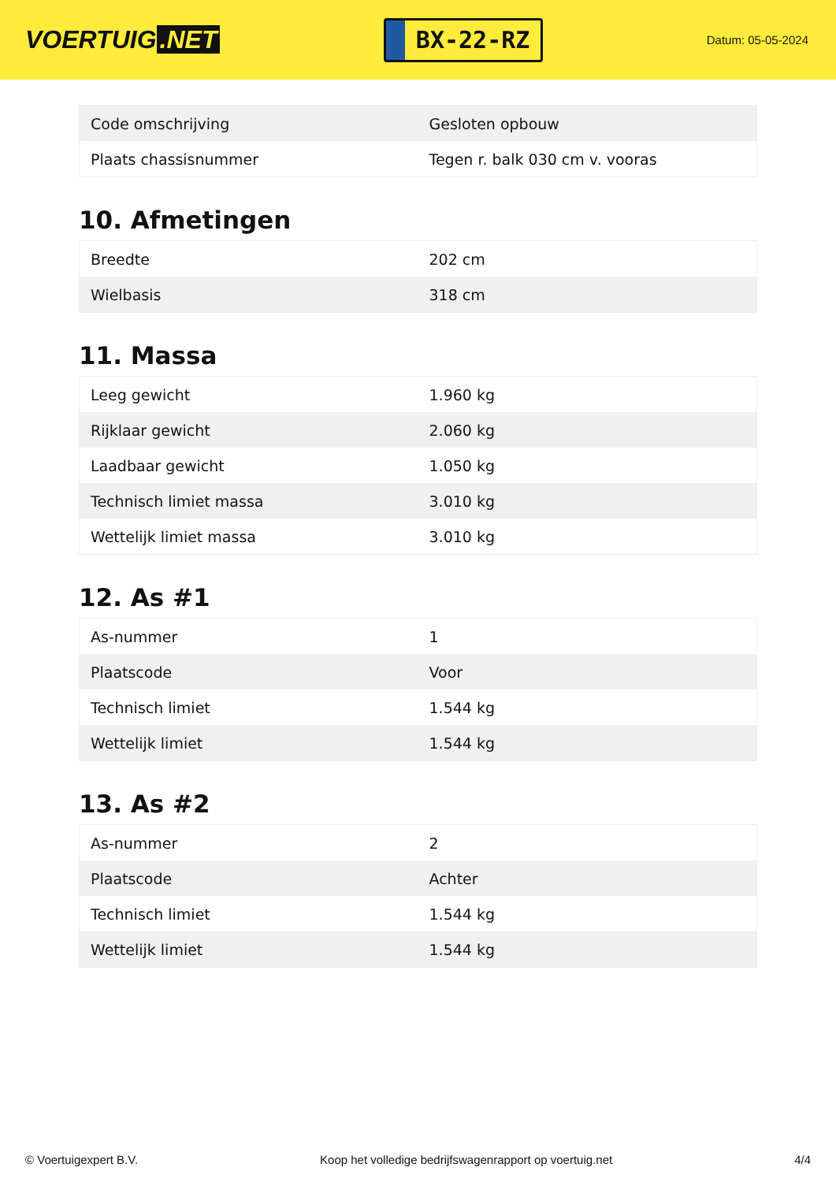VOERTUIG.NET
BX-22-RZ
Datum: 05-05-2024
| Code omschrijving | Gesloten opbouw |
| Plaats chassisnummer | Tegen r. balk 030 cm v. vooras |
10. Afmetingen
| Breedte | 202 cm |
| Wielbasis | 318 cm |
11. Massa
| Leeg gewicht | 1.960 kg |
| Rijklaar gewicht | 2.060 kg |
| Laadbaar gewicht | 1.050 kg |
| Technisch limiet massa | 3.010 kg |
| Wettelijk limiet massa | 3.010 kg |
12. As #1
| As-nummer | 1 |
| Plaatscode | Voor |
| Technisch limiet | 1.544 kg |
| Wettelijk limiet | 1.544 kg |
13. As #2
| As-nummer | 2 |
| Plaatscode | Achter |
| Technisch limiet | 1.544 kg |
| Wettelijk limiet | 1.544 kg |
© Voertuigexpert B.V. Koop het volledige bedrijfswagenrapport op voertuig.net 4/4